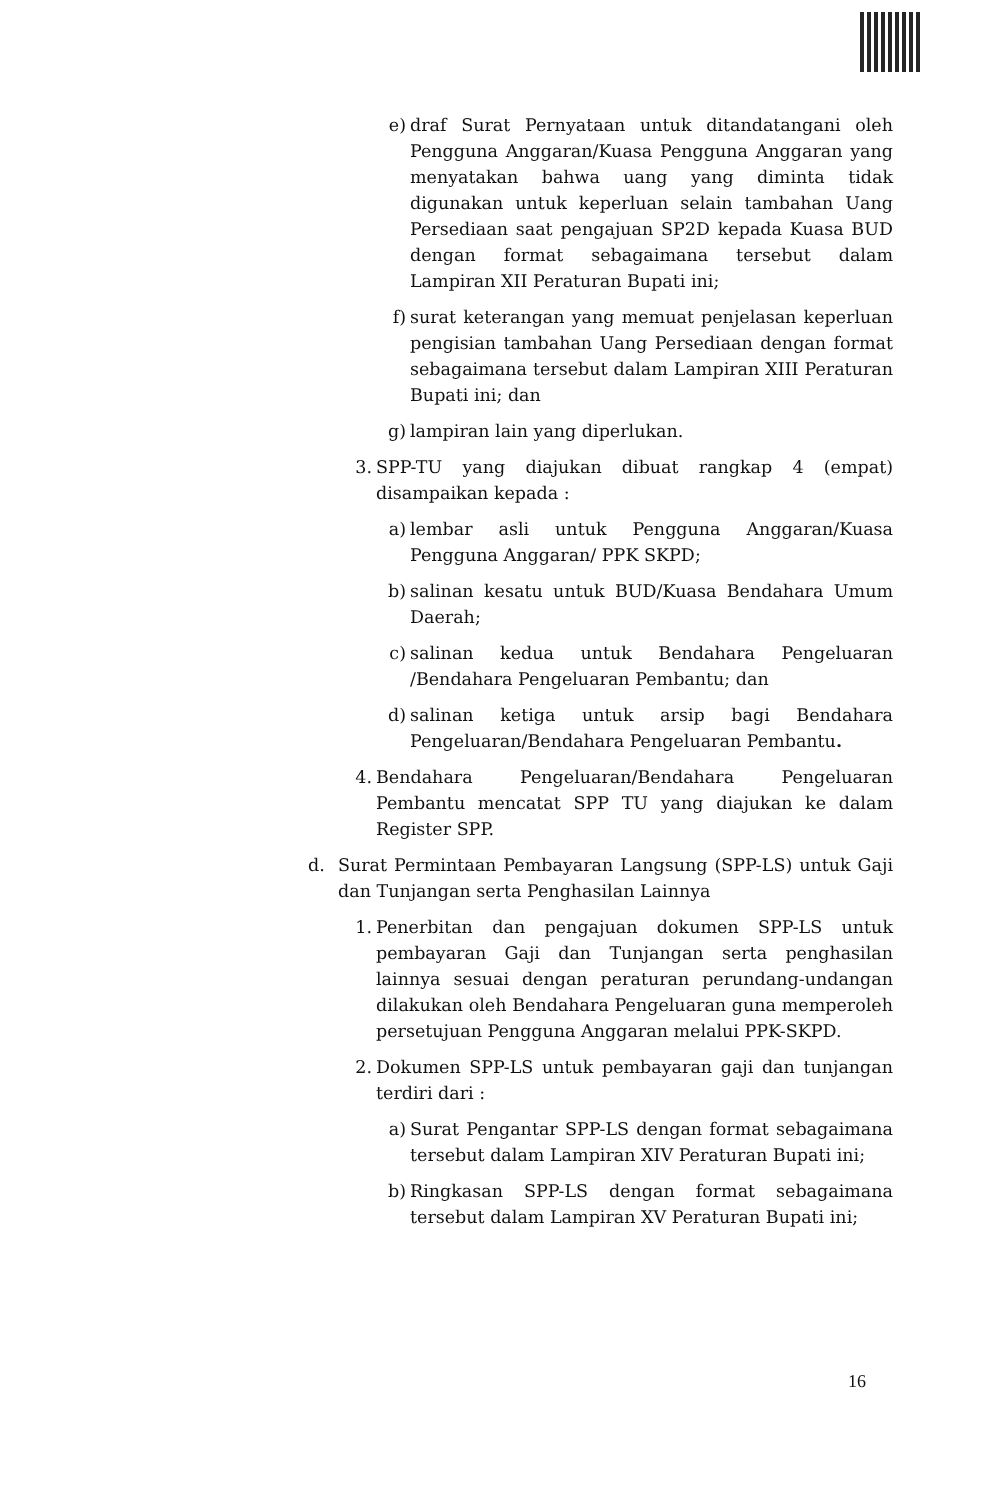e) draf Surat Pernyataan untuk ditandatangani oleh Pengguna Anggaran/Kuasa Pengguna Anggaran yang menyatakan bahwa uang yang diminta tidak digunakan untuk keperluan selain tambahan Uang Persediaan saat pengajuan SP2D kepada Kuasa BUD dengan format sebagaimana tersebut dalam Lampiran XII Peraturan Bupati ini;
f) surat keterangan yang memuat penjelasan keperluan pengisian tambahan Uang Persediaan dengan format sebagaimana tersebut dalam Lampiran XIII Peraturan Bupati ini; dan
g) lampiran lain yang diperlukan.
3. SPP-TU yang diajukan dibuat rangkap 4 (empat) disampaikan kepada :
a) lembar asli untuk Pengguna Anggaran/Kuasa Pengguna Anggaran/ PPK SKPD;
b) salinan kesatu untuk BUD/Kuasa Bendahara Umum Daerah;
c) salinan kedua untuk Bendahara Pengeluaran /Bendahara Pengeluaran Pembantu; dan
d) salinan ketiga untuk arsip bagi Bendahara Pengeluaran/Bendahara Pengeluaran Pembantu.
4. Bendahara Pengeluaran/Bendahara Pengeluaran Pembantu mencatat SPP TU yang diajukan ke dalam Register SPP.
d. Surat Permintaan Pembayaran Langsung (SPP-LS) untuk Gaji dan Tunjangan serta Penghasilan Lainnya
1. Penerbitan dan pengajuan dokumen SPP-LS untuk pembayaran Gaji dan Tunjangan serta penghasilan lainnya sesuai dengan peraturan perundang-undangan dilakukan oleh Bendahara Pengeluaran guna memperoleh persetujuan Pengguna Anggaran melalui PPK-SKPD.
2. Dokumen SPP-LS untuk pembayaran gaji dan tunjangan terdiri dari :
a) Surat Pengantar SPP-LS dengan format sebagaimana tersebut dalam Lampiran XIV Peraturan Bupati ini;
b) Ringkasan SPP-LS dengan format sebagaimana tersebut dalam Lampiran XV Peraturan Bupati ini;
16